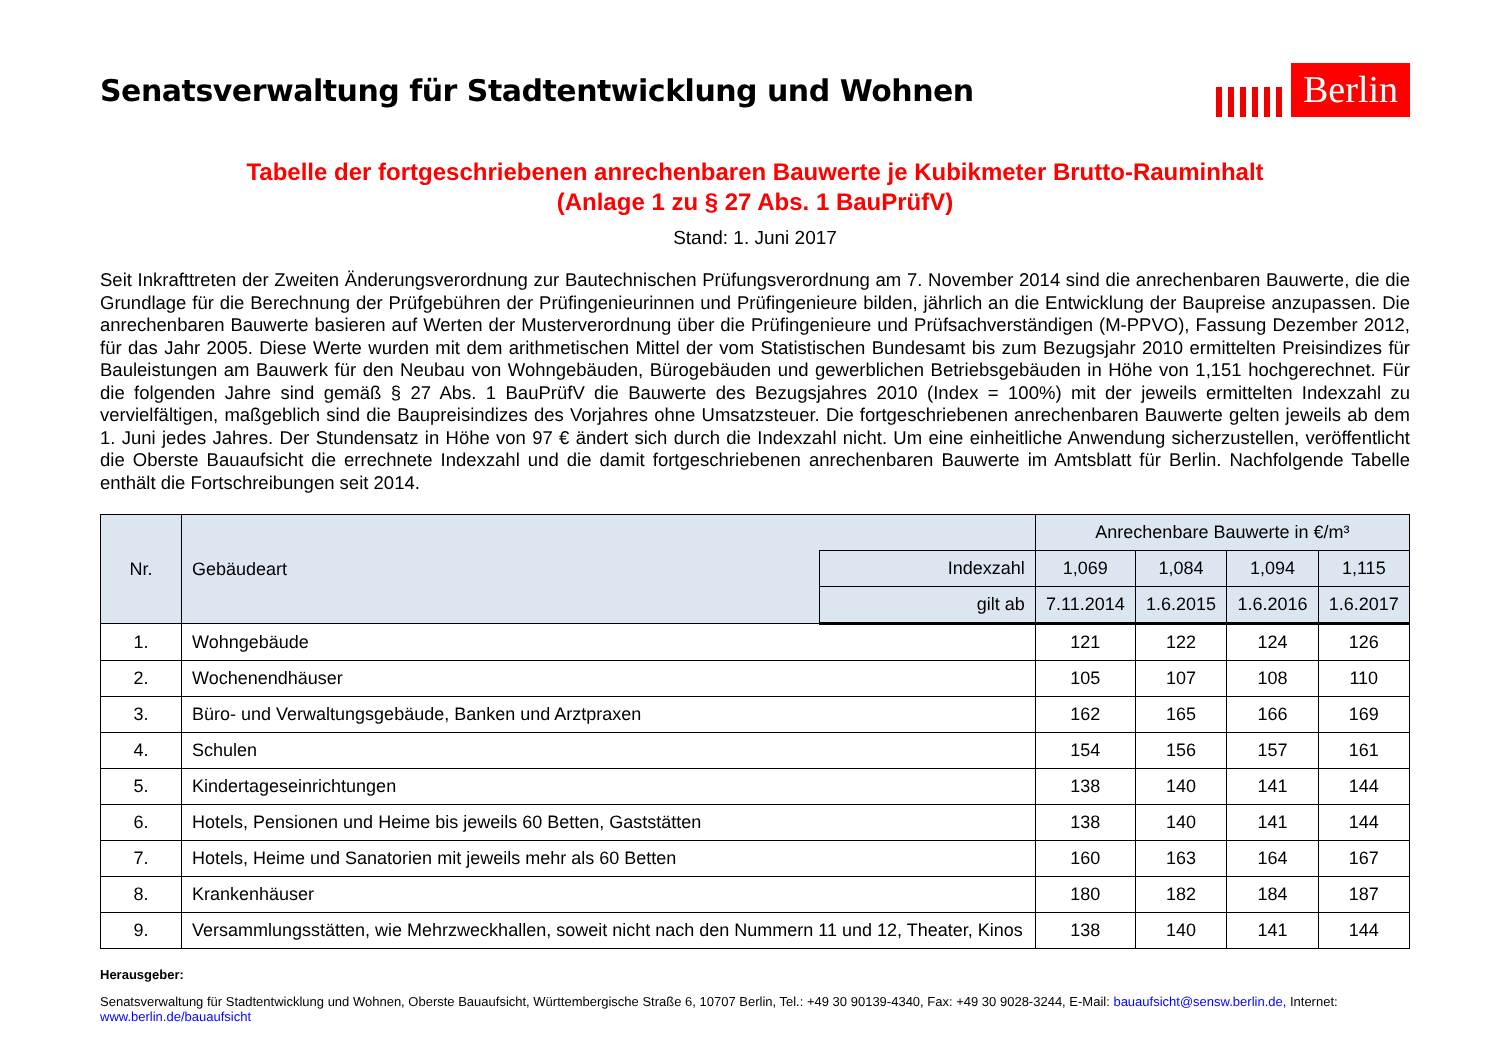Senatsverwaltung für Stadtentwicklung und Wohnen
Berlin
Tabelle der fortgeschriebenen anrechenbaren Bauwerte je Kubikmeter Brutto-Rauminhalt
(Anlage 1 zu § 27 Abs. 1 BauPrüfV)
Stand: 1. Juni 2017
Seit Inkrafttreten der Zweiten Änderungsverordnung zur Bautechnischen Prüfungsverordnung am 7. November 2014 sind die anrechenbaren Bauwerte, die die Grundlage für die Berechnung der Prüfgebühren der Prüfingenieurinnen und Prüfingenieure bilden, jährlich an die Entwicklung der Baupreise anzupassen. Die anrechenbaren Bauwerte basieren auf Werten der Musterverordnung über die Prüfingenieure und Prüfsachverständigen (M-PPVO), Fassung Dezember 2012, für das Jahr 2005. Diese Werte wurden mit dem arithmetischen Mittel der vom Statistischen Bundesamt bis zum Bezugsjahr 2010 ermittelten Preisindizes für Bauleistungen am Bauwerk für den Neubau von Wohngebäuden, Bürogebäuden und gewerblichen Betriebsgebäuden in Höhe von 1,151 hochgerechnet. Für die folgenden Jahre sind gemäß § 27 Abs. 1 BauPrüfV die Bauwerte des Bezugsjahres 2010 (Index = 100%) mit der jeweils ermittelten Indexzahl zu vervielfältigen, maßgeblich sind die Baupreisindizes des Vorjahres ohne Umsatzsteuer. Die fortgeschriebenen anrechenbaren Bauwerte gelten jeweils ab dem 1. Juni jedes Jahres. Der Stundensatz in Höhe von 97 € ändert sich durch die Indexzahl nicht. Um eine einheitliche Anwendung sicherzustellen, veröffentlicht die Oberste Bauaufsicht die errechnete Indexzahl und die damit fortgeschriebenen anrechenbaren Bauwerte im Amtsblatt für Berlin. Nachfolgende Tabelle enthält die Fortschreibungen seit 2014.
| Nr. | Gebäudeart | | Anrechenbare Bauwerte in €/m³ | | | |
| --- | --- | --- | --- | --- | --- | --- |
| | | Indexzahl | 1,069 | 1,084 | 1,094 | 1,115 |
| | | gilt ab | 7.11.2014 | 1.6.2015 | 1.6.2016 | 1.6.2017 |
| 1. | Wohngebäude | | 121 | 122 | 124 | 126 |
| 2. | Wochenendhäuser | | 105 | 107 | 108 | 110 |
| 3. | Büro- und Verwaltungsgebäude, Banken und Arztpraxen | | 162 | 165 | 166 | 169 |
| 4. | Schulen | | 154 | 156 | 157 | 161 |
| 5. | Kindertageseinrichtungen | | 138 | 140 | 141 | 144 |
| 6. | Hotels, Pensionen und Heime bis jeweils 60 Betten, Gaststätten | | 138 | 140 | 141 | 144 |
| 7. | Hotels, Heime und Sanatorien mit jeweils mehr als 60 Betten | | 160 | 163 | 164 | 167 |
| 8. | Krankenhäuser | | 180 | 182 | 184 | 187 |
| 9. | Versammlungsstätten, wie Mehrzweckhallen, soweit nicht nach den Nummern 11 und 12, Theater, Kinos | | 138 | 140 | 141 | 144 |
Herausgeber:
Senatsverwaltung für Stadtentwicklung und Wohnen, Oberste Bauaufsicht, Württembergische Straße 6, 10707 Berlin, Tel.: +49 30 90139-4340, Fax: +49 30 9028-3244, E-Mail: bauaufsicht@sensw.berlin.de, Internet: www.berlin.de/bauaufsicht